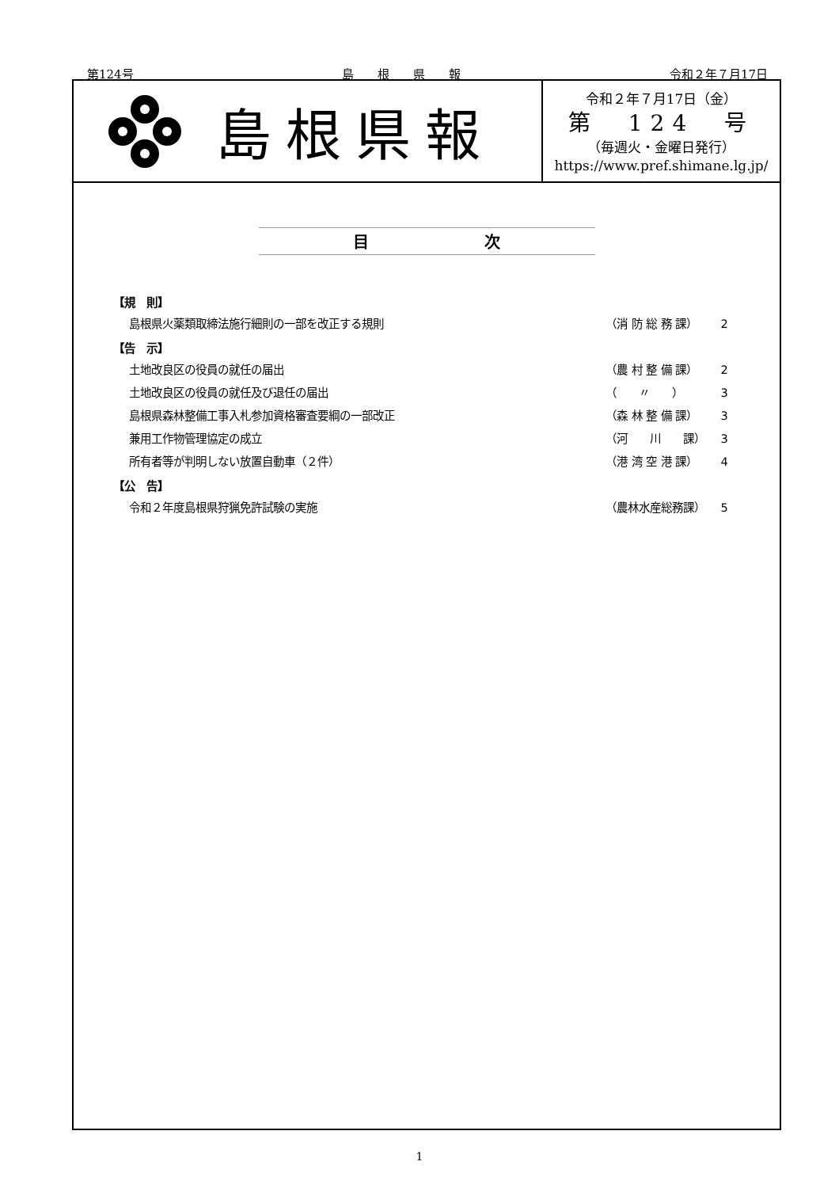第124号 島　　根　　県　　報 令和２年７月17日
島根県報
令和２年７月17日（金）
第　124　号
（毎週火・金曜日発行）
https://www.pref.shimane.lg.jp/
目 次
【規　則】
島根県火薬類取締法施行細則の一部を改正する規則 （消 防 総 務 課） 2
【告　示】
土地改良区の役員の就任の届出 （農 村 整 備 課） 2
土地改良区の役員の就任及び退任の届出 （　　〃　　） 3
島根県森林整備工事入札参加資格審査要綱の一部改正 （森 林 整 備 課） 3
兼用工作物管理協定の成立 （河　　川　　課） 3
所有者等が判明しない放置自動車（２件） （港 湾 空 港 課） 4
【公　告】
令和２年度島根県狩猟免許試験の実施 （農林水産総務課） 5
1